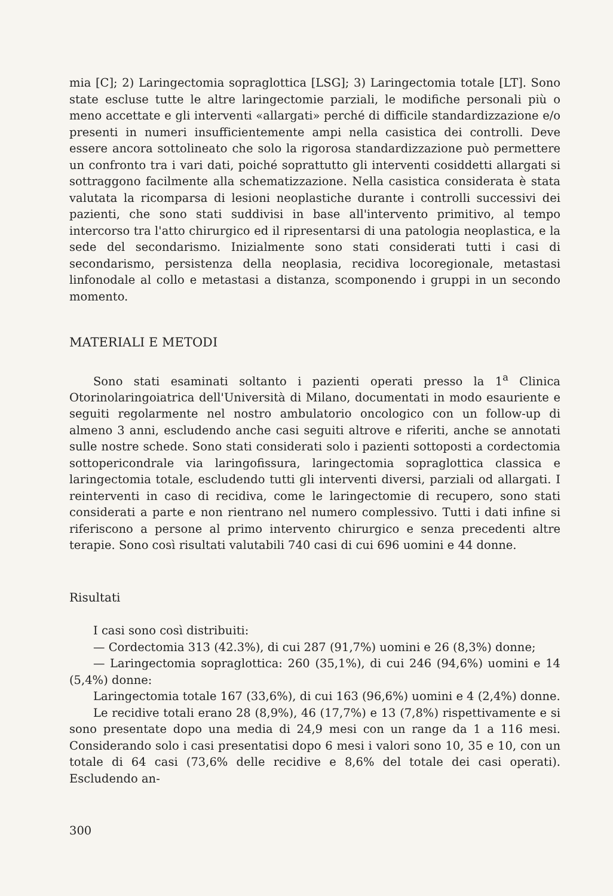mia [C]; 2) Laringectomia sopraglottica [LSG]; 3) Laringectomia totale [LT]. Sono state escluse tutte le altre laringectomie parziali, le modifiche personali più o meno accettate e gli interventi «allargati» perché di difficile standardizzazione e/o presenti in numeri insufficientemente ampi nella casistica dei controlli. Deve essere ancora sottolineato che solo la rigorosa standardizzazione può permettere un confronto tra i vari dati, poiché soprattutto gli interventi cosiddetti allargati si sottraggono facilmente alla schematizzazione. Nella casistica considerata è stata valutata la ricomparsa di lesioni neoplastiche durante i controlli successivi dei pazienti, che sono stati suddivisi in base all'intervento primitivo, al tempo intercorso tra l'atto chirurgico ed il ripresentarsi di una patologia neoplastica, e la sede del secondarismo. Inizialmente sono stati considerati tutti i casi di secondarismo, persistenza della neoplasia, recidiva locoregionale, metastasi linfonodale al collo e metastasi a distanza, scomponendo i gruppi in un secondo momento.
MATERIALI E METODI
Sono stati esaminati soltanto i pazienti operati presso la 1<sup>a</sup> Clinica Otorinolaringoiatrica dell'Università di Milano, documentati in modo esauriente e seguiti regolarmente nel nostro ambulatorio oncologico con un follow-up di almeno 3 anni, escludendo anche casi seguiti altrove e riferiti, anche se annotati sulle nostre schede. Sono stati considerati solo i pazienti sottoposti a cordectomia sottopericondrale via laringofissura, laringectomia sopraglottica classica e laringectomia totale, escludendo tutti gli interventi diversi, parziali od allargati. I reinterventi in caso di recidiva, come le laringectomie di recupero, sono stati considerati a parte e non rientrano nel numero complessivo. Tutti i dati infine si riferiscono a persone al primo intervento chirurgico e senza precedenti altre terapie. Sono così risultati valutabili 740 casi di cui 696 uomini e 44 donne.
Risultati
I casi sono così distribuiti:
— Cordectomia 313 (42.3%), di cui 287 (91,7%) uomini e 26 (8,3%) donne;
— Laringectomia sopraglottica: 260 (35,1%), di cui 246 (94,6%) uomini e 14 (5,4%) donne:
Laringectomia totale 167 (33,6%), di cui 163 (96,6%) uomini e 4 (2,4%) donne.
Le recidive totali erano 28 (8,9%), 46 (17,7%) e 13 (7,8%) rispettivamente e si sono presentate dopo una media di 24,9 mesi con un range da 1 a 116 mesi. Considerando solo i casi presentatisi dopo 6 mesi i valori sono 10, 35 e 10, con un totale di 64 casi (73,6% delle recidive e 8,6% del totale dei casi operati). Escludendo an-
300